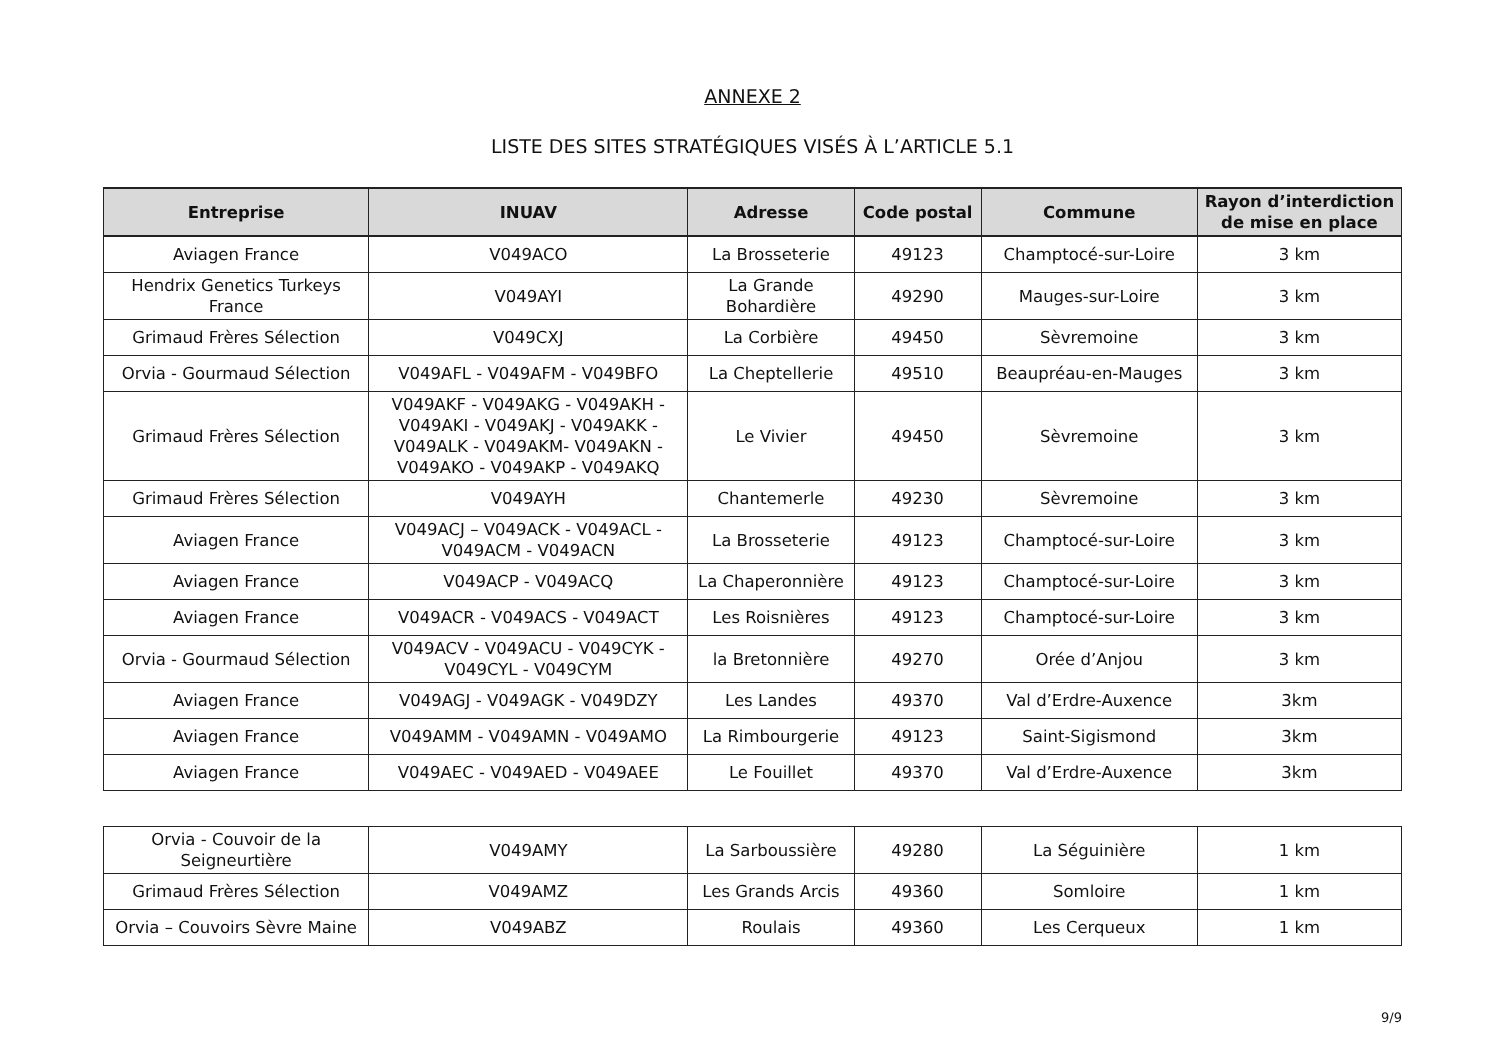ANNEXE 2
LISTE DES SITES STRATÉGIQUES VISÉS À L’ARTICLE 5.1
| Entreprise | INUAV | Adresse | Code postal | Commune | Rayon d’interdiction de mise en place |
| --- | --- | --- | --- | --- | --- |
| Aviagen France | V049ACO | La Brosseterie | 49123 | Champtocé-sur-Loire | 3 km |
| Hendrix Genetics Turkeys France | V049AYI | La Grande Bohardière | 49290 | Mauges-sur-Loire | 3 km |
| Grimaud Frères Sélection | V049CXJ | La Corbière | 49450 | Sèvremoine | 3 km |
| Orvia - Gourmaud Sélection | V049AFL - V049AFM - V049BFO | La Cheptellerie | 49510 | Beaupréau-en-Mauges | 3 km |
| Grimaud Frères Sélection | V049AKF - V049AKG - V049AKH - V049AKI - V049AKJ - V049AKK - V049ALK - V049AKM- V049AKN - V049AKO - V049AKP - V049AKQ | Le Vivier | 49450 | Sèvremoine | 3 km |
| Grimaud Frères Sélection | V049AYH | Chantemerle | 49230 | Sèvremoine | 3 km |
| Aviagen France | V049ACJ – V049ACK - V049ACL - V049ACM - V049ACN | La Brosseterie | 49123 | Champtocé-sur-Loire | 3 km |
| Aviagen France | V049ACP - V049ACQ | La Chaperonnière | 49123 | Champtocé-sur-Loire | 3 km |
| Aviagen France | V049ACR - V049ACS - V049ACT | Les Roisnières | 49123 | Champtocé-sur-Loire | 3 km |
| Orvia - Gourmaud Sélection | V049ACV - V049ACU - V049CYK - V049CYL - V049CYM | la Bretonnière | 49270 | Orée d’Anjou | 3 km |
| Aviagen France | V049AGJ - V049AGK - V049DZY | Les Landes | 49370 | Val d’Erdre-Auxence | 3km |
| Aviagen France | V049AMM - V049AMN - V049AMO | La Rimbourgerie | 49123 | Saint-Sigismond | 3km |
| Aviagen France | V049AEC - V049AED - V049AEE | Le Fouillet | 49370 | Val d’Erdre-Auxence | 3km |
| Orvia - Couvoir de la Seigneurtière | V049AMY | La Sarboussière | 49280 | La Séguinière | 1 km |
| Grimaud Frères Sélection | V049AMZ | Les Grands Arcis | 49360 | Somloire | 1 km |
| Orvia – Couvoirs Sèvre Maine | V049ABZ | Roulais | 49360 | Les Cerqueux | 1 km |
9/9